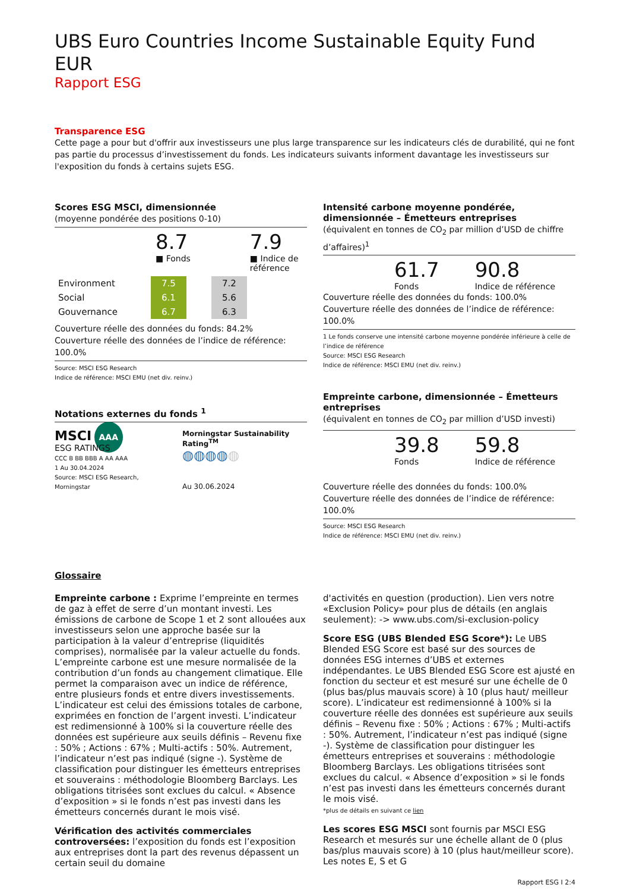UBS Euro Countries Income Sustainable Equity Fund EUR
Rapport ESG
Transparence ESG
Cette page a pour but d'offrir aux investisseurs une plus large transparence sur les indicateurs clés de durabilité, qui ne font pas partie du processus d’investissement du fonds. Les indicateurs suivants informent davantage les investisseurs sur l'exposition du fonds à certains sujets ESG.
Scores ESG MSCI, dimensionnée
(moyenne pondérée des positions 0-10)
8.7
■ Fonds
7.9
■ Indice de
référence
| Environment | 7.5 | | 7.2 |
| Social | 6.1 | | 5.6 |
| Gouvernance | 6.7 | | 6.3 |
Couverture réelle des données du fonds: 84.2%
Couverture réelle des données de l’indice de référence: 100.0%
Source: MSCI ESG Research
Indice de référence: MSCI EMU (net div. reinv.)
Notations externes du fonds <sup>1</sup>
MSCI AAA
ESG RATINGS
CCC B BB BBB A AA AAA
1 Au 30.04.2024
Source: MSCI ESG Research, Morningstar
Morningstar Sustainability Rating<sup>TM</sup>
◍◍◍◍◍
Au 30.06.2024
Intensité carbone moyenne pondérée, dimensionnée – Émetteurs entreprises
(équivalent en tonnes de CO<sub>2</sub> par million d’USD de chiffre d’affaires)<sup>1</sup>
61.7
Fonds
90.8
Indice de référence
Couverture réelle des données du fonds: 100.0%
Couverture réelle des données de l’indice de référence: 100.0%
1 Le fonds conserve une intensité carbone moyenne pondérée inférieure à celle de l’indice de référence
Source: MSCI ESG Research
Indice de référence: MSCI EMU (net div. reinv.)
Empreinte carbone, dimensionnée – Émetteurs entreprises
(équivalent en tonnes de CO<sub>2</sub> par million d’USD investi)
39.8
Fonds
59.8
Indice de référence
Couverture réelle des données du fonds: 100.0%
Couverture réelle des données de l’indice de référence: 100.0%
Source: MSCI ESG Research
Indice de référence: MSCI EMU (net div. reinv.)
Glossaire
Empreinte carbone : Exprime l’empreinte en termes de gaz à effet de serre d’un montant investi. Les émissions de carbone de Scope 1 et 2 sont allouées aux investisseurs selon une approche basée sur la participation à la valeur d’entreprise (liquidités comprises), normalisée par la valeur actuelle du fonds. L’empreinte carbone est une mesure normalisée de la contribution d’un fonds au changement climatique. Elle permet la comparaison avec un indice de référence, entre plusieurs fonds et entre divers investissements. L’indicateur est celui des émissions totales de carbone, exprimées en fonction de l’argent investi. L’indicateur est redimensionné à 100% si la couverture réelle des données est supérieure aux seuils définis – Revenu fixe : 50% ; Actions : 67% ; Multi-actifs : 50%. Autrement, l’indicateur n’est pas indiqué (signe -). Système de classification pour distinguer les émetteurs entreprises et souverains : méthodologie Bloomberg Barclays. Les obligations titrisées sont exclues du calcul. « Absence d’exposition » si le fonds n’est pas investi dans les émetteurs concernés durant le mois visé.
Vérification des activités commerciales controversées: l’exposition du fonds est l’exposition aux entreprises dont la part des revenus dépassent un certain seuil du domaine
d'activités en question (production). Lien vers notre «Exclusion Policy» pour plus de détails (en anglais seulement): -> www.ubs.com/si-exclusion-policy
Score ESG (UBS Blended ESG Score*): Le UBS Blended ESG Score est basé sur des sources de données ESG internes d’UBS et externes indépendantes. Le UBS Blended ESG Score est ajusté en fonction du secteur et est mesuré sur une échelle de 0 (plus bas/plus mauvais score) à 10 (plus haut/ meilleur score). L’indicateur est redimensionné à 100% si la couverture réelle des données est supérieure aux seuils définis – Revenu fixe : 50% ; Actions : 67% ; Multi-actifs : 50%. Autrement, l’indicateur n’est pas indiqué (signe -). Système de classification pour distinguer les émetteurs entreprises et souverains : méthodologie Bloomberg Barclays. Les obligations titrisées sont exclues du calcul. « Absence d’exposition » si le fonds n’est pas investi dans les émetteurs concernés durant le mois visé.
*plus de détails en suivant ce lien
Les scores ESG MSCI sont fournis par MSCI ESG Research et mesurés sur une échelle allant de 0 (plus bas/plus mauvais score) à 10 (plus haut/meilleur score). Les notes E, S et G
Rapport ESG I 2:4